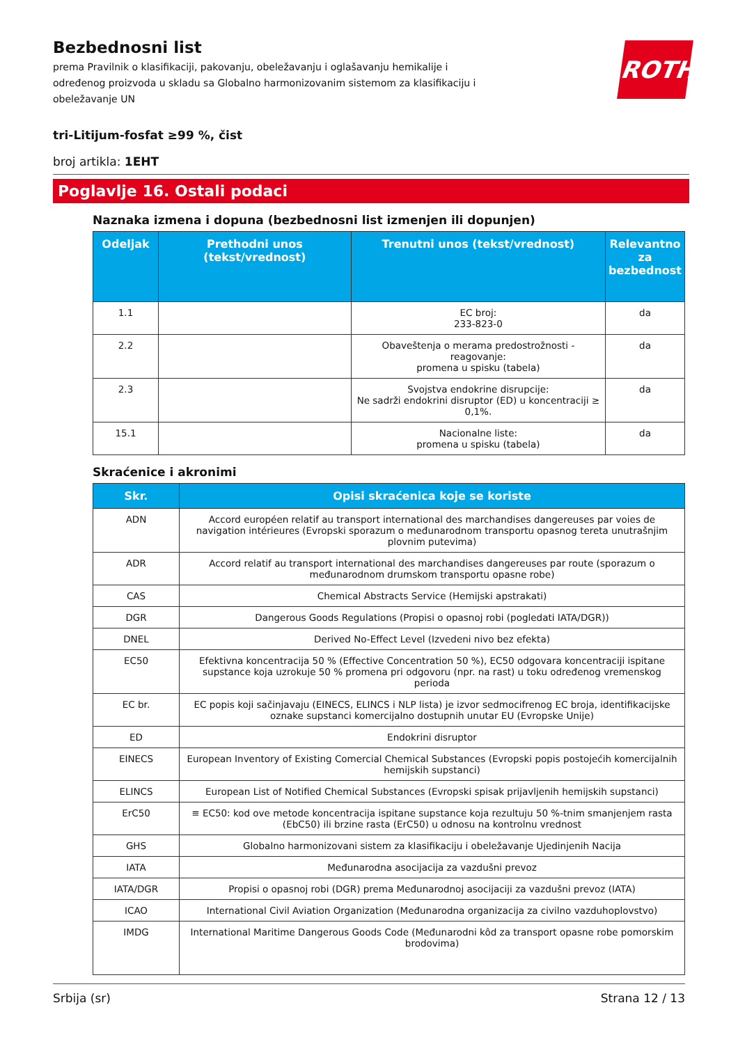ROTH
Bezbednosni list
prema Pravilnik o klasifikaciji, pakovanju, obeležavanju i oglašavanju hemikalije i određenog proizvoda u skladu sa Globalno harmonizovanim sistemom za klasifikaciju i obeležavanje UN
tri-Litijum-fosfat ≥99 %, čist
broj artikla: 1EHT
Poglavlje 16. Ostali podaci
Naznaka izmena i dopuna (bezbednosni list izmenjen ili dopunjen)
| Odeljak | Prethodni unos (tekst/vrednost) | Trenutni unos (tekst/vrednost) | Relevantno za bezbednost |
| --- | --- | --- | --- |
| 1.1 | | EC broj: 233-823-0 | da |
| 2.2 | | Obaveštenja o merama predostrožnosti - reagovanje: promena u spisku (tabela) | da |
| 2.3 | | Svojstva endokrine disrupcije: Ne sadrži endokrini disruptor (ED) u koncentraciji ≥ 0,1%. | da |
| 15.1 | | Nacionalne liste: promena u spisku (tabela) | da |
Skraćenice i akronimi
| Skr. | Opisi skraćenica koje se koriste |
| --- | --- |
| ADN | Accord européen relatif au transport international des marchandises dangereuses par voies de navigation intérieures (Evropski sporazum o međunarodnom transportu opasnog tereta unutrašnjim plovnim putevima) |
| ADR | Accord relatif au transport international des marchandises dangereuses par route (sporazum o međunarodnom drumskom transportu opasne robe) |
| CAS | Chemical Abstracts Service (Hemijski apstrakati) |
| DGR | Dangerous Goods Regulations (Propisi o opasnoj robi (pogledati IATA/DGR)) |
| DNEL | Derived No-Effect Level (Izvedeni nivo bez efekta) |
| EC50 | Efektivna koncentracija 50 % (Effective Concentration 50 %), EC50 odgovara koncentraciji ispitane supstance koja uzrokuje 50 % promena pri odgovoru (npr. na rast) u toku određenog vremenskog perioda |
| EC br. | EC popis koji sačinjavaju (EINECS, ELINCS i NLP lista) je izvor sedmocifrenog EC broja, identifikacijske oznake supstanci komercijalno dostupnih unutar EU (Evropske Unije) |
| ED | Endokrini disruptor |
| EINECS | European Inventory of Existing Comercial Chemical Substances (Evropski popis postojećih komercijalnih hemijskih supstanci) |
| ELINCS | European List of Notified Chemical Substances (Evropski spisak prijavljenih hemijskih supstanci) |
| ErC50 | ≡ EC50: kod ove metode koncentracija ispitane supstance koja rezultuju 50 %-tnim smanjenjem rasta (EbC50) ili brzine rasta (ErC50) u odnosu na kontrolnu vrednost |
| GHS | Globalno harmonizovani sistem za klasifikaciju i obeležavanje Ujedinjenih Nacija |
| IATA | Međunarodna asocijacija za vazdušni prevoz |
| IATA/DGR | Propisi o opasnoj robi (DGR) prema Međunarodnoj asocijaciji za vazdušni prevoz (IATA) |
| ICAO | International Civil Aviation Organization (Međunarodna organizacija za civilno vazduhoplovstvo) |
| IMDG | International Maritime Dangerous Goods Code (Međunarodni kôd za transport opasne robe pomorskim brodovima) |
Srbija (sr) Strana 12 / 13